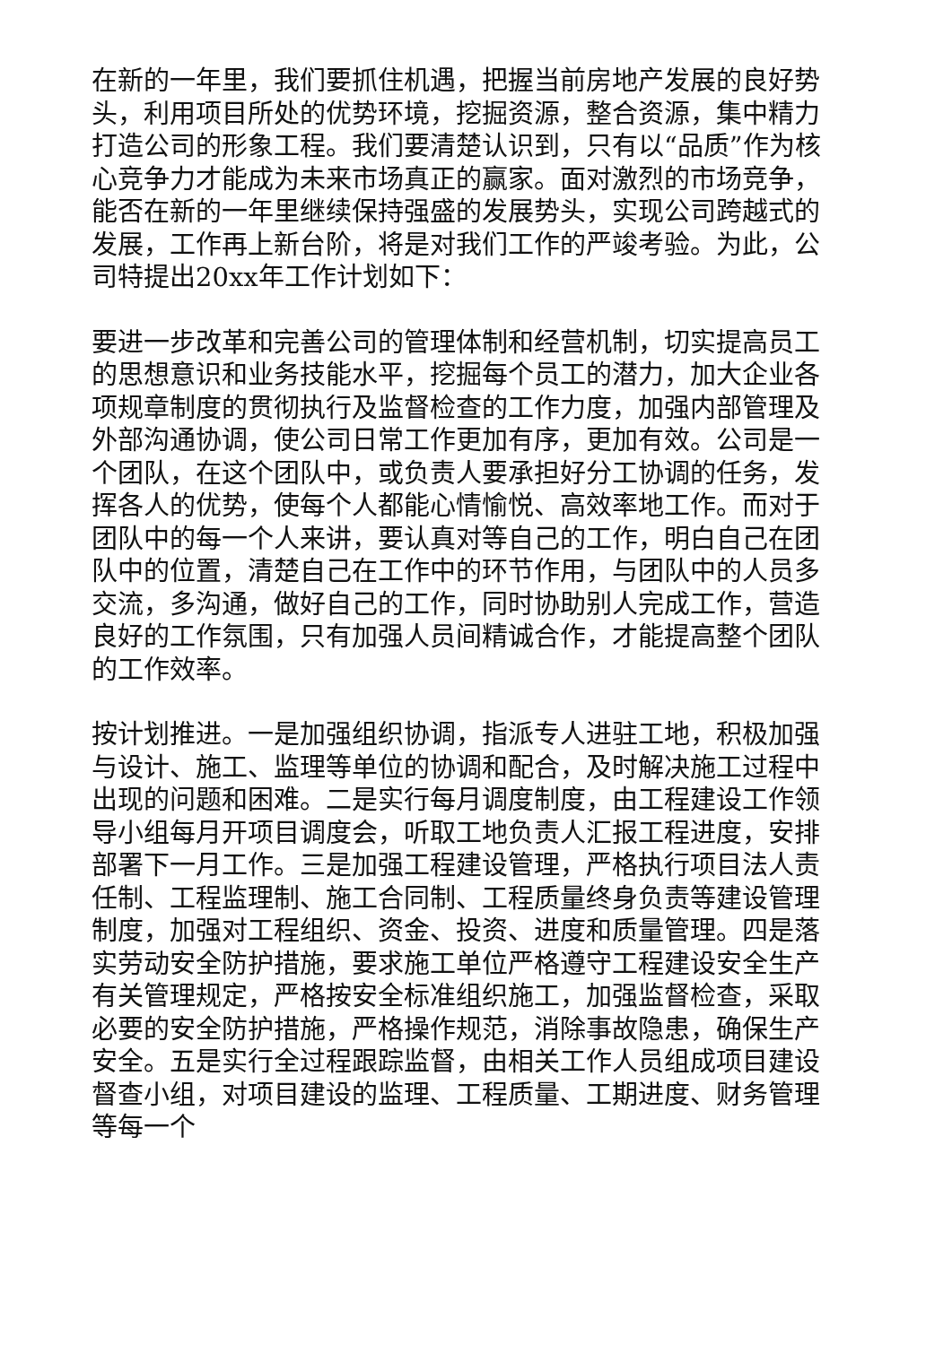在新的一年里，我们要抓住机遇，把握当前房地产发展的良好势头，利用项目所处的优势环境，挖掘资源，整合资源，集中精力打造公司的形象工程。我们要清楚认识到，只有以“品质”作为核心竞争力才能成为未来市场真正的赢家。面对激烈的市场竞争，能否在新的一年里继续保持强盛的发展势头，实现公司跨越式的发展，工作再上新台阶，将是对我们工作的严竣考验。为此，公司特提出20xx年工作计划如下：
要进一步改革和完善公司的管理体制和经营机制，切实提高员工的思想意识和业务技能水平，挖掘每个员工的潜力，加大企业各项规章制度的贯彻执行及监督检查的工作力度，加强内部管理及外部沟通协调，使公司日常工作更加有序，更加有效。公司是一个团队，在这个团队中，或负责人要承担好分工协调的任务，发挥各人的优势，使每个人都能心情愉悦、高效率地工作。而对于团队中的每一个人来讲，要认真对等自己的工作，明白自己在团队中的位置，清楚自己在工作中的环节作用，与团队中的人员多交流，多沟通，做好自己的工作，同时协助别人完成工作，营造良好的工作氛围，只有加强人员间精诚合作，才能提高整个团队的工作效率。
按计划推进。一是加强组织协调，指派专人进驻工地，积极加强与设计、施工、监理等单位的协调和配合，及时解决施工过程中出现的问题和困难。二是实行每月调度制度，由工程建设工作领导小组每月开项目调度会，听取工地负责人汇报工程进度，安排部署下一月工作。三是加强工程建设管理，严格执行项目法人责任制、工程监理制、施工合同制、工程质量终身负责等建设管理制度，加强对工程组织、资金、投资、进度和质量管理。四是落实劳动安全防护措施，要求施工单位严格遵守工程建设安全生产有关管理规定，严格按安全标准组织施工，加强监督检查，采取必要的安全防护措施，严格操作规范，消除事故隐患，确保生产安全。五是实行全过程跟踪监督，由相关工作人员组成项目建设督查小组，对项目建设的监理、工程质量、工期进度、财务管理等每一个